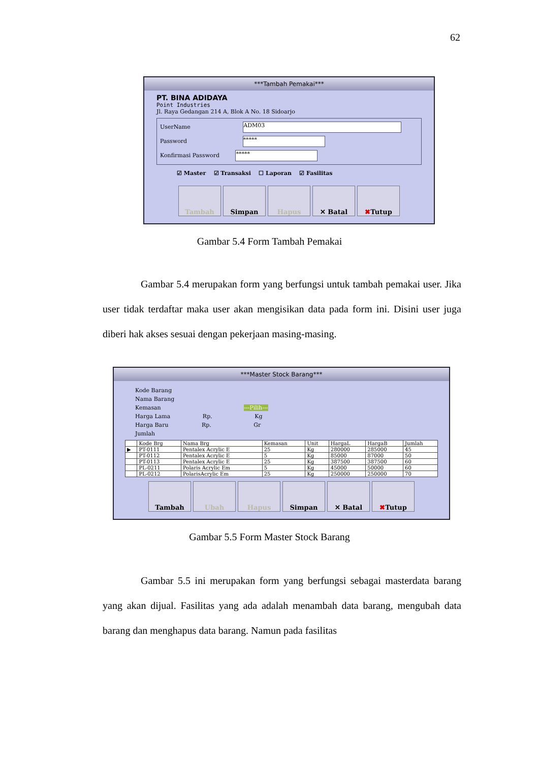62
***Tambah Pemakai***
PT. BINA ADIDAYA
Point Industries
Jl. Raya Gedangan 214 A, Blok A No. 18 Sidoarjo
UserName ADM03
Password *****
Konfirmasi Password *****
☑ Master ☑ Transaksi ☐ Laporan ☑ Fasilitas
Tambah Simpan Hapus ✕ Batal ✖ Tutup
Gambar 5.4 Form Tambah Pemakai
Gambar 5.4 merupakan form yang berfungsi untuk tambah pemakai user. Jika user tidak terdaftar maka user akan mengisikan data pada form ini. Disini user juga diberi hak akses sesuai dengan pekerjaan masing-masing.
***Master Stock Barang***
Kode Barang
Nama Barang
Kemasan ---Pilih---
Harga Lama Rp. Kg
Harga Baru Rp. Gr
Jumlah
| | Kode Brg | Nama Brg | Kemasan | Unit | HargaL | HargaB | Jumlah |
| --- | --- | --- | --- | --- | --- | --- | --- |
| ▶ | PT-0111 | Pentalex Acrylic E | 25 | Kg | 280000 | 285000 | 45 |
| | PT-0112 | Pentalex Acrylic E | 5 | Kg | 85000 | 87000 | 50 |
| | PT-0113 | Pentalex Acrylic E | 25 | Kg | 387500 | 387500 | 60 |
| | PL-0211 | Polaris Acrylic Em | 5 | Kg | 45000 | 50000 | 60 |
| | PL-0212 | PolarisAcrylic Em | 25 | Kg | 250000 | 250000 | 70 |
Tambah Ubah Hapus Simpan ✕ Batal ✖ Tutup
Gambar 5.5 Form Master Stock Barang
Gambar 5.5 ini merupakan form yang berfungsi sebagai masterdata barang yang akan dijual. Fasilitas yang ada adalah menambah data barang, mengubah data barang dan menghapus data barang. Namun pada fasilitas